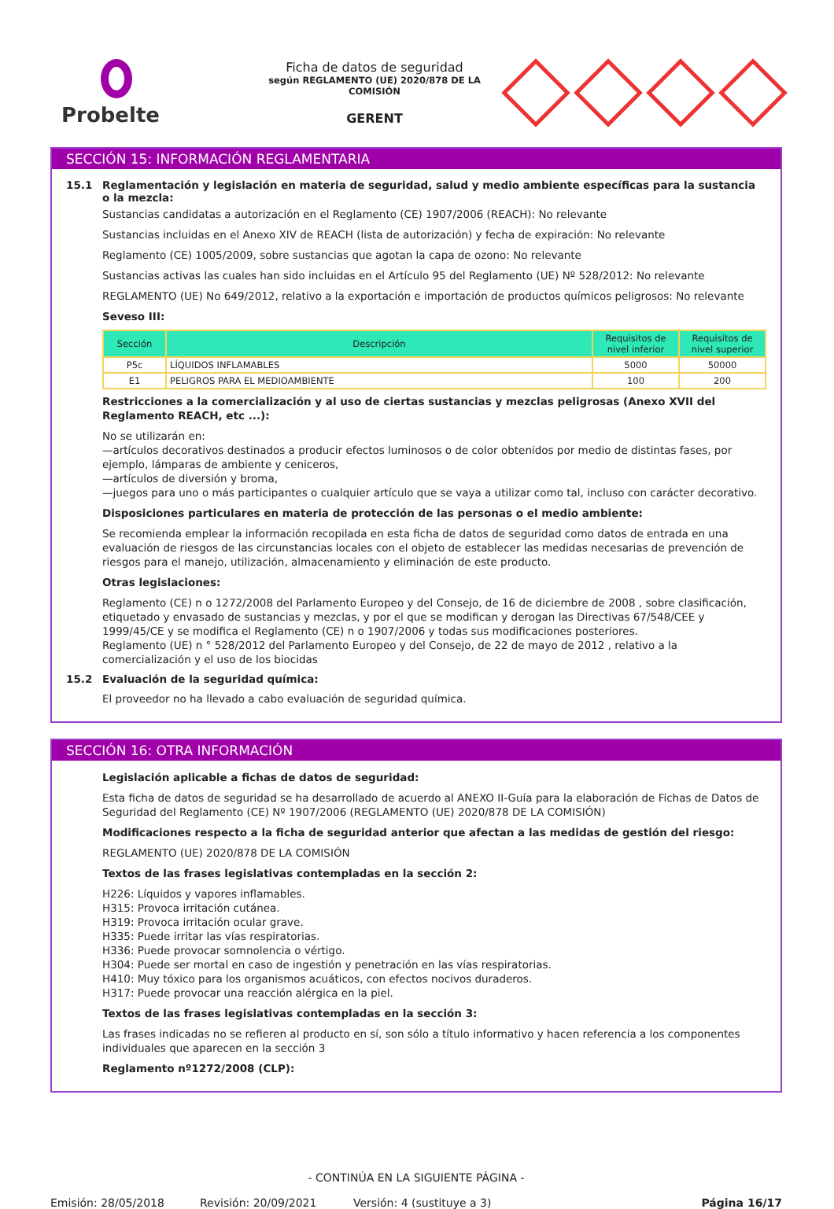Probelte
Ficha de datos de seguridad
según REGLAMENTO (UE) 2020/878 DE LA COMISIÓN
GERENT
SECCIÓN 15: INFORMACIÓN REGLAMENTARIA
15.1 Reglamentación y legislación en materia de seguridad, salud y medio ambiente específicas para la sustancia o la mezcla:
Sustancias candidatas a autorización en el Reglamento (CE) 1907/2006 (REACH): No relevante
Sustancias incluidas en el Anexo XIV de REACH (lista de autorización) y fecha de expiración: No relevante
Reglamento (CE) 1005/2009, sobre sustancias que agotan la capa de ozono: No relevante
Sustancias activas las cuales han sido incluidas en el Artículo 95 del Reglamento (UE) Nº 528/2012: No relevante
REGLAMENTO (UE) No 649/2012, relativo a la exportación e importación de productos químicos peligrosos: No relevante
Seveso III:
| Sección | Descripción | Requisitos de nivel inferior | Requisitos de nivel superior |
| --- | --- | --- | --- |
| P5c | LÍQUIDOS INFLAMABLES | 5000 | 50000 |
| E1 | PELIGROS PARA EL MEDIOAMBIENTE | 100 | 200 |
Restricciones a la comercialización y al uso de ciertas sustancias y mezclas peligrosas (Anexo XVII del Reglamento REACH, etc ...):
No se utilizarán en:
—artículos decorativos destinados a producir efectos luminosos o de color obtenidos por medio de distintas fases, por ejemplo, lámparas de ambiente y ceniceros,
—artículos de diversión y broma,
—juegos para uno o más participantes o cualquier artículo que se vaya a utilizar como tal, incluso con carácter decorativo.
Disposiciones particulares en materia de protección de las personas o el medio ambiente:
Se recomienda emplear la información recopilada en esta ficha de datos de seguridad como datos de entrada en una evaluación de riesgos de las circunstancias locales con el objeto de establecer las medidas necesarias de prevención de riesgos para el manejo, utilización, almacenamiento y eliminación de este producto.
Otras legislaciones:
Reglamento (CE) n o 1272/2008 del Parlamento Europeo y del Consejo, de 16 de diciembre de 2008 , sobre clasificación, etiquetado y envasado de sustancias y mezclas, y por el que se modifican y derogan las Directivas 67/548/CEE y 1999/45/CE y se modifica el Reglamento (CE) n o 1907/2006 y todas sus modificaciones posteriores.
Reglamento (UE) n ° 528/2012 del Parlamento Europeo y del Consejo, de 22 de mayo de 2012 , relativo a la comercialización y el uso de los biocidas
15.2 Evaluación de la seguridad química:
El proveedor no ha llevado a cabo evaluación de seguridad química.
SECCIÓN 16: OTRA INFORMACIÓN
Legislación aplicable a fichas de datos de seguridad:
Esta ficha de datos de seguridad se ha desarrollado de acuerdo al ANEXO II-Guía para la elaboración de Fichas de Datos de Seguridad del Reglamento (CE) Nº 1907/2006 (REGLAMENTO (UE) 2020/878 DE LA COMISIÓN)
Modificaciones respecto a la ficha de seguridad anterior que afectan a las medidas de gestión del riesgo:
REGLAMENTO (UE) 2020/878 DE LA COMISIÓN
Textos de las frases legislativas contempladas en la sección 2:
H226: Líquidos y vapores inflamables.
H315: Provoca irritación cutánea.
H319: Provoca irritación ocular grave.
H335: Puede irritar las vías respiratorias.
H336: Puede provocar somnolencia o vértigo.
H304: Puede ser mortal en caso de ingestión y penetración en las vías respiratorias.
H410: Muy tóxico para los organismos acuáticos, con efectos nocivos duraderos.
H317: Puede provocar una reacción alérgica en la piel.
Textos de las frases legislativas contempladas en la sección 3:
Las frases indicadas no se refieren al producto en sí, son sólo a título informativo y hacen referencia a los componentes individuales que aparecen en la sección 3
Reglamento nº1272/2008 (CLP):
- CONTINÚA EN LA SIGUIENTE PÁGINA -
Emisión: 28/05/2018 Revisión: 20/09/2021 Versión: 4 (sustituye a 3) Página 16/17